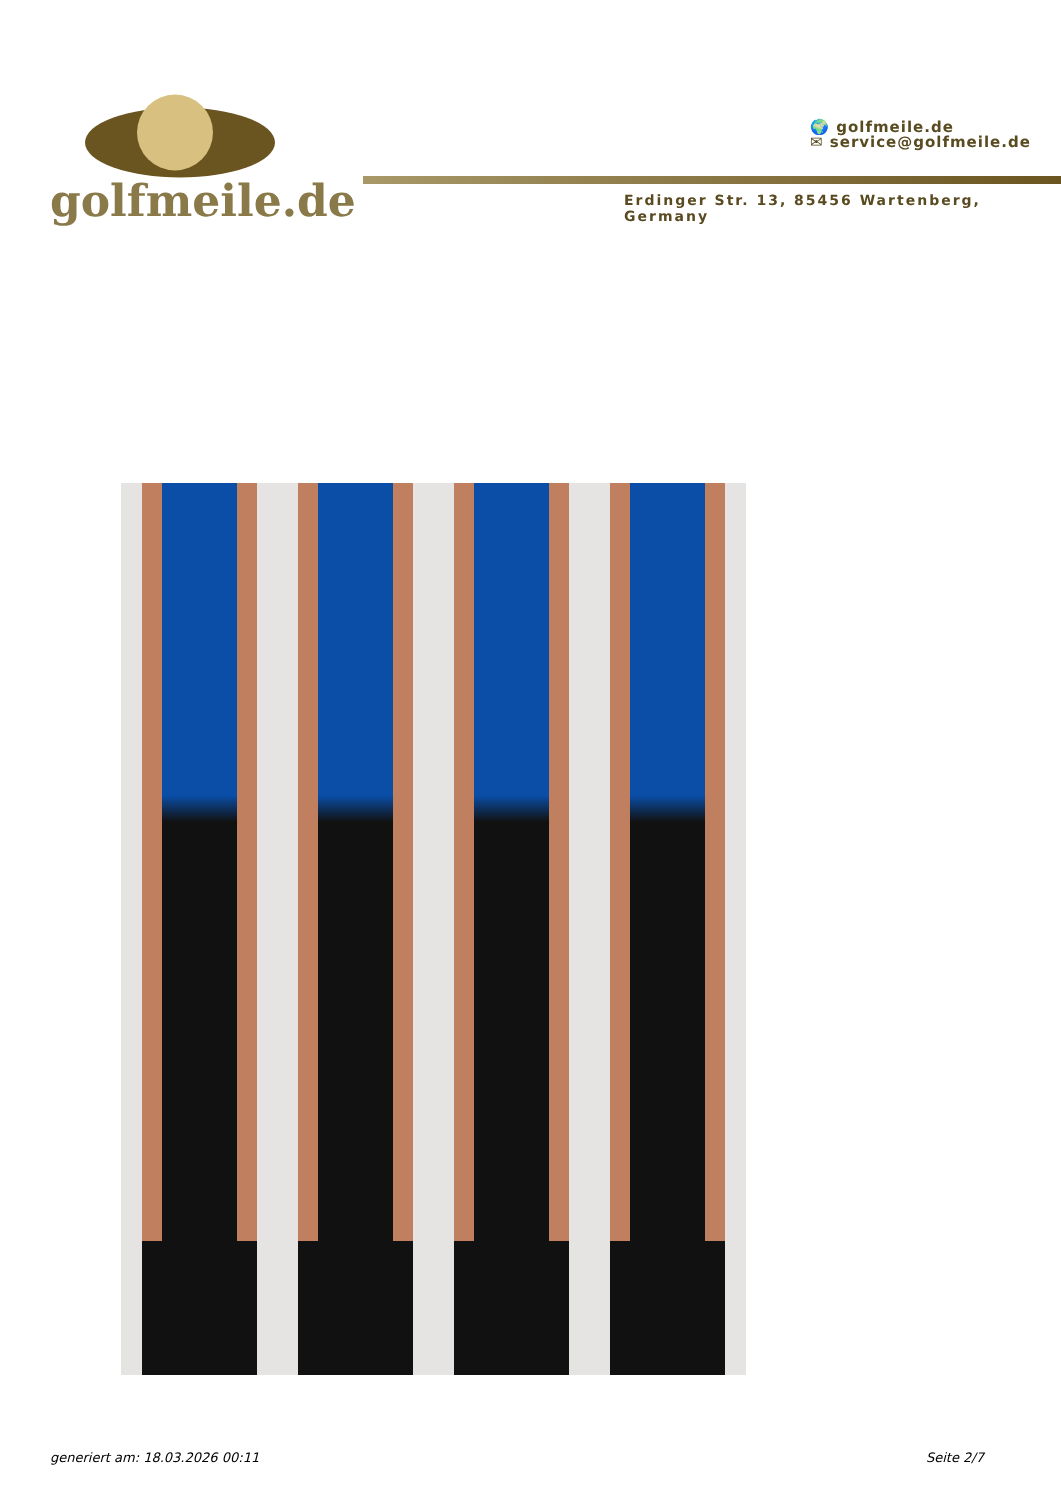golfmeile.de
🌍 golfmeile.de
✉ service@golfmeile.de
Erdinger Str. 13, 85456 Wartenberg, Germany
generiert am: 18.03.2026 00:11 Seite 2/7